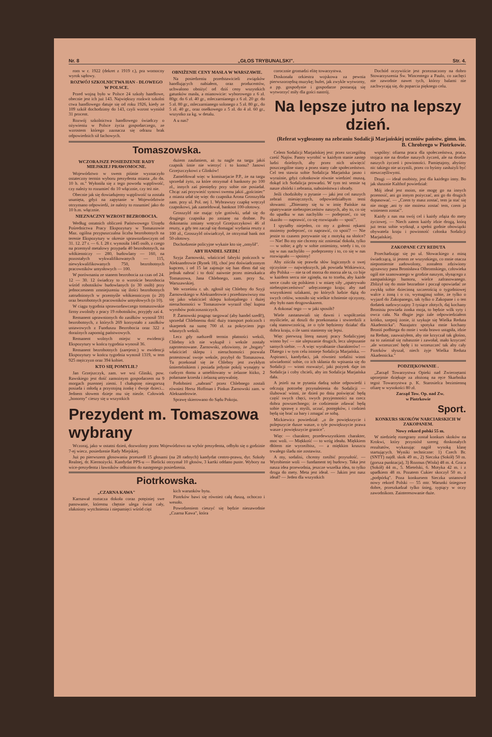Nr. 8 „GŁOS TRYBUNALSKI". Str. 4.
rom w r. 1922 (dekret z 1919 r.), pra womocny wyrok sądowy.
ROZWÓJ SZKOLNICTWA HAN - DLOWEGO W POLSCE.
Przed wojną było w Polsce 24 szkoły handlowe, obecnie jest ich już 143. Największy rozkwit szkolni ctwa handlowego datuje się od roku 1926, kiedy ze 109 szkół dochodzimy do 143, czyli wzrost wyniósł 31 procent.
Rozwój szkolnictwa handlowego świadczy o ożywieniu w Polsce życia gospodarczego, ze wzrostem którego zaznacza się odrazu brak odpowiednich sił fachowych.
OBNIŻENIE CENY MASŁA W WARSZAWIE.
Na posiedzeniu przedstawicieli związków handlujących nabiałem, oraz producentów, uchwalono obniżyć od dziś ceny wszystkich gatunków masła, a mianowicie: wyborowego z 6 zł. 80gr. do 6 zł. 40 gr., mleczarnianego z 6 zł. 20 gr. do 5 zł. 80 gr., mleczarnianego solonego z 5 zł. 80 gr., do 5 zł. 40 gr., oraz osełkowego z 5 zł. do 4 zł. 60 gr., wszystko za kg. w detalu.
A u nas?
Tomaszowska.
WCZORAJSZE POSIEDZENIE RADY MIEJSKIEJ PRAWOMOCNE.
Województwo w swem piśmie wyznaczyło ostateczny termin wyboru prezydenta miasta „do dn. 10 b. m." Wyłoniła się z tego powodu wątpliwość, czy należy to rozumieć do 10 włącznie, czy też nie.
Obecnie jak się dowiadujemy wątpliwość ta została usunięta, gdyż na zapytanie w Województwie otrzymano odpowiedź, że należy to rozumieć jako do 10 b.m. włącznie.
NIEZNACZNY WZROST BEZROBOCIA.
Według ostatnich obliczeń Państwowego Urzędu Pośrednictwa Pracy Ekspozytury w Tomaszowie Maz. ogólna przypuszczalna liczba bezrobotnych na terenie Ekspozytury w okresie sprawozdawczym od 31. 12. 27 r. — 6. I. 28 r. wynosiła 1445 osób, z czego na przemysł metalowy przypada 40 bezrobotnych, na włókienniczy — 280, budowlany — 160, na pozostałych wykwalifikowanych — 115, niewykwalifikowanych 750, bezrobotnych pracowników umysłowych — 100.
W porównaniu ze stanem bezrobocia za czas od 24. 12 — 30. 12 świadczy to o wzroście bezrobocia wśród robotników budowlanych (o 30 osób) przy jednoczesnem zmniejszeniu się ilości bezrobotnych zatrudnionych w przemyśle włókienniczym (o 20) oraz bezrobotnych pracowników umysłowych (o 10).
W ciągu tygodnia sprawozdawczego tomaszowskie firmy zwolniły z pracy 19 robotników, przyjęły zaś 4.
Remanent uprawnionych do zasiłków wynosił 591 bezrobotnych, z których 269 korzystało z zasiłków ustawowych z Funduszu Bezrobocia oraz 322 z doraźnych zapomóg państwowych.
Remanent wolnych miejsc w ewidencji Ekspozytury w końcu tygodnia wynosił 36.
Remanent bezrobotnych (zarejestr.) w ewidencji Ekspozytury w końcu tygodnia wynosił 1319, w tem 925 mężczyzn oraz 394 kobiet.
KTO SIĘ POMYLIŁ?
Jan Grzejszczyk, zam. we wsi Gliniki, pow. Rawskiego jest dość zamożnym gospodarzem na 9 morgach pszennej ziemi. I chałupinę niezgorszą posiada i młodą a przystojną żonkę i dwoje dzieci... Jednem słowem dzieje mu się niezle. Człowiek „honorny" cieszy się u wszystkich
dużem zaufaniem, aż tu nagle na targu jakiś czapnik śmie nie wierzyć i to komu? Janowi Grzejszczykowi z Glinków!
Zameldował więc w komisarjacie P.P., że na targu sprzedał żyto, za które otrzymał 4 banknoty po 100 zł., innych zaś pieniędzy przy sobie nie posiadał. Chcąc zaś przywieźć synowi swemu jakiś „gościniec" z miasta udał się więc do czapnika Arona Grosszylda zam. przy ul. Pol. nej 1. Wybrawszy czapkę wręczył czapnikowi, jak zameldował, banknot 100-złotowy.
Grosszyld nie mając tyle gotówki, udał się do drugiego czapnika po zmianę na drobne. Po dokonaniu zmiany wręczył Grzejszczykowi 46 zł reszty, a gdy ten zaczął się domagać wydania reszty z 100 zł., Grosszyld oświadczył, że otrzymał bank not 50-złotowy.
Dochodzenie policyjne wykaże kto się „omylił".
ABY HANDEL SZEDŁ!
Szyja Żarnowski, właściciel fabryki pończoch w Aleksandrowie (Rynek 18), choć jest doświadczonym kupcem, i od 15 lat zajmuje się han dlem dał się jednak nabrać i to dość naiwnie przez mieszkańca Tomaszowa, Jana Chlebnego, zam. przy Sz. Warszawskiej.
We wrześniu r. ub. zgłosił się Chlebny do Szyji Żarnowskiego w Aleksandrowie i przedstawiwszy mu się jako właściciel sklepu kolonjalnego i dużej nieruchomości w Tomaszowie wyraził chęć kupna wyrobów pończoszniczych.
P. Żarnowski pragnąc targować (aby handel szedł!), sprzedał Chlebnemu dość duży transport pończoch i skarpetek na sumę 700 zł. za pokryciem jego własnych weksli.
Lecz gdy nadszedł termin płatności weksli, Chlebny ich nie wykupił i weksle zostały zaprotestowane. Żarnowski, zdziwiony, że „bogaty" właściciel sklepu i nieruchomości pozwala protestować swoje weksle, przybył do Tomaszowa. Tu przekonał się że Chlebny jest zwykłym śmiertelnikiem i posiada jedynie pokój wynajęty w cudzym domu a umeblowany w żelazne łóżko, 2 połamane krzesła i żelazną umywalnię.
Podobnież „nabrani" przez Chlebnego zostali również Hersz Hoffman i Pinkus Żarnowski zam. w Aleksandrowie.
Sprawę skierowano do Sądu Pokoju.
Prezydent m. Tomaszowa wybrany
Wczoraj, jako w ostatni dzień, dozwolony przez Województwo na wybór prezydenta, odbyło się o godzinie 7-ej wiecz. posiedzenie Rady Miejskiej.
Już po pierwszem głosowaniu przeszedł 15 głosami (na 28 radnych) kandydat centro-prawu, dyr. Szkoły Realnej, dr. Kiernożycki. Kandydat PPS-u — Bielicki otrzymał 10 głosów, 3 kartki oddano puste. Wybory na wice-prezydenta i ławników odłożono do następnego posiedzenia.
Piotrkowska.
„CZARNA KAWA"
Karnawał roztacza dokoła coraz potężniej swe panowanie, któremu chętnie ulega świat cały, złakniony wytchnienia i niepamięci wśród cięż
kich warunków bytu.
Piotrków bawi się również całą duszą, ochoczo i wesoło.
Powodzeniem cieszyć się będzie niezawodnie „Czarna Kawa", która
corocznie gromadzi elitę towarzystwa.
Doskonała orkiestra wojskowa za pewnia pierwszorzędną muzykę; bufet, jak zwykle wytworny, a pp. gospodynie i gospodarze postarają się wytworzyć miły dla gości nastrój.
Dochód oczywiście jest przeznaczony na dobro Stowarzyszenia Św. Wincentego a Paulo, co zachęci nie zawodnie nawet tych, którzy balami nie zachwycają się, do poparcia pięknego celu.
Na lepsze jutro na lepszy dzień.
(Referat wygłoszony na zebraniu Sodalicji Marjańskiej uczniów państw. gimn. im. B. Chrobrego w Piotrkowie.
Celem Sodalicji Marjańskiej jest: przez szczególną cześć Najśw. Panny wyrobić w każdym stanie zastęp ludzi dzielnych, aby przez nich uświęcić poszczególne stany a przez stany całe społeczeństwo. Cel ten stawia sobie Sodalicja Marjańska jasno i wyraźnie, gdyż członkowie równie wiedzieć muszą, dokąd ich Sodalicja prowadzi. W tym też sensie są nasze zbiórki i zebrania, nabożeństwa i obrady.
Jeśli chodziłoby o pytanie — jaki jest cel naszych zebrań miesięcznych, odpowiedziałbym temi słowami: „Zbieramy się tu w imię Pańskie na opatrywanie niebezpieczeństw naszych, aby to, co się do upadku w nas nachyliło — podeprzeć, co się skaziło — naprawić, co się rozwiązało — spoić".
I spytałby niejeden, co my z gołemi rękami możemy podeprzeć, co naprawić, co spoić? — Nie jestże to czasem porywanie się z motyką na słońce? — Nie! Bo my nie chcemy nic zmieniać dokoła, tylko — w sobie; a gdy w sobie zmienimy, wtedy i to, co się w nas nachyliło — podeprzemy i to, co się w nas rozwiązało — spoimy!
Aby ziściła się prawda słów logicznych o swej ojczyźnie — największych, jak powiada Witkiewicz, aby Polska — nie ta od morza do morza ale ta, co bije w każdem sercu nie zginęła, na to trzeba, aby każde serce czuło się polskiem i w miarę siły „opatrywało niebezpieczeństwo" udręczonego kraju; aby nad wszystkiemi szlakami, po których ludzie dążą do swych celów, wnosiło się wielkie tchnienie ojczyzny, aby było nam drogowskazem.
A dokonać tego — w jaki sposób?
Wiele zastanawiali się dawni i współcześni myśliciele, aż doszli do przekonania i stwierdzili z całą stanowczością, że o tyle będziemy działać dla dobra kraju, o ile sami staniemy się lepsi.
Więc pierwszą literą naszej pracy Sodalicyjnej winno być — nie ulepszanie drugich, lecz ulepszanie samych siebie. — A więc wyrabianie charakterów! — Dlatego i w tym celu istnieje Sodalicja Marjańska. — Aspiranci, kandydaci, jak również sodalisi winni uświadomić sobie, co ich skłania do wpisania się do Sodalicji — winni rozważyć, jaki pożytek daje im Sodalicja i coby chcieli, aby im Sodalicja Marjańska dała.
A jeżeli na te pytania dadzą sobie odpowiedź i odczują potrzebę przynależenia do Sodalicji — ślubować winni, że dzień po dniu poświęcać będą część swych chęci, swych przyjemności na rzecz dobra powszechnego; że codziennie zdawać będą sobie sprawę z myśli, uczuć, postępków, i codzień będą się brać za bary i zmagać ze sobą.
Mickiewicz powiedział: „o ile powiększycie i polepszycie dusze wasze, o tyle powiększycie prawa wasze i powiększycie granice".
Więc — charakter, przedewszystkiem charakter, moc woli. — Miękkość — to wróg ideału. Miękkiem dłótem nie wyrzeźbisz, — a miękkim kruszcu trwałego śladu nie zostawisz.
A my, sodalisi, chcemy rzeźbić przyszłość. — Wyrobienie woli — fundament tej budowy. Taka jest nasza idea przewodnia, jeszcze wszelka idea, to tylko droga do mety. Meta jest ideał. — Jakim jest nasz ideał? — Jeden dla wszystkich
wspólny: ofiarna praca dla społeczeństwa, praca, stojąca nie na drodze naszych życzeń, ale na drodze naszych życzeń i powinności. Pamiętajmy, abyśmy nic takiego nie uczynili, przez co byśmy zasłużyli być nieszczęśliwymi.
Drugi — ideał osobisty, jest dla każdego inny. Bo jak słusznie Kalthof powiedział:
Mój ideał jest moim, nie mogę go na innych przenosić, ani go innym pożyczać, ani go do drugich dopasować. — „Czem ty masz zostać, tem ja stać się nie mogę ,ani ty nie możesz zostać tem, czem ja winienem zostać".
Każdy z nas ma swój cel i każdy zdąża do mety życiowej. — Niech zatem każdy idzie drogą, którą już teraz sobie wytknął, a spełni godnie obowiązki obywatela kraju i powinność członka Sodalicji Marjańskiej.
ZAKOPANE CZY REDUTA
Przechadzając się po ul. Słowackiego z miną świadczącą, iż jestem ze wszystkiego, co mnie otacza niepomiernie zadowolony, zostałem zdziwiony ujrzawszy pana Bronisława Olbromskiego, człowieka ogól nie szanowanego w grodzie naszym, słynącego z zampańskiego humoru, wielce zafrasowanego. Zbliżył się do mnie bezradnie i począł opowiadać ze zwykłą sobie dziecinną szczerością o tygodniowej walce z żoną i o co, wymaginuj sobie, że tylko o wyjazd do Zakopanego, tak tylko o Zakopane i o ten dodatek nadzwyczajny 3 tysiące złotych, daj kochany Bronisiu powiada żonka moja, to będzie wilk syty i owca cała. Na długie jego żale odpowiedziałem krótko, szepnij żonie, iż szykuje się Wielka Reduta Akademicka". Nazajutrz spotyka mnie kochany Broniś podbiega do mnie i woła brawo ustąpiła, idzie na Redutę, zauważyłem, aby nie krzyczał tak głośno, na to zaśmiał się rubasznie i zawołał, mało krzyczeć ,ale wrzeszczeć będę i to wrzeszczeć tak aby cały Piotrków słyszał, niech żyje Wielka Reduta Akademicka."
PODZIĘKOWANIE .
„Zarząd Towarzystwa Opieki nad Zwierzętami uprzejmie dziękuje za złożoną na ręce Skarbnika tegoż Towarzystwa p. K. Starosielca bezimienną ofiarę w wysokości 80 zł.
Zarząd Tow. Op. nad Zw.
w Piotrkowie
Sport.
KONKURS SKOKÓW NARCIARSKICH W ZAKOPANEM.
Nowy rekord polski 55 m.
W niedzielę rozegrany został konkurs skoków na Krokwi, który przyniósł szereg doskonałych rezultatów, wykazując nagół wysoką klasę startujących. Wyniki techniczne: 1) Czech Br. (SNTT) najdł. skok 49 m., 2) Sieczka (Sokół) 50 m. (gorsza punktacja), 3) Rozmus (Wisła) 48 m. 4. Graca (Sokół) 44 m., 5. Mietelski, 6. Motyka 42 m. i z upadkiem 48 m. Pozatem Cukier skoczył 50 m. z „podpórką". Poza konkursem Sieczka ustanowił nowy rekord Polski — 55 mtr. Warunki śniegowe dobre, przeszkadzał tylko śnieg, sypiący w oczy zawodnikom. Zainteresowanie duże.